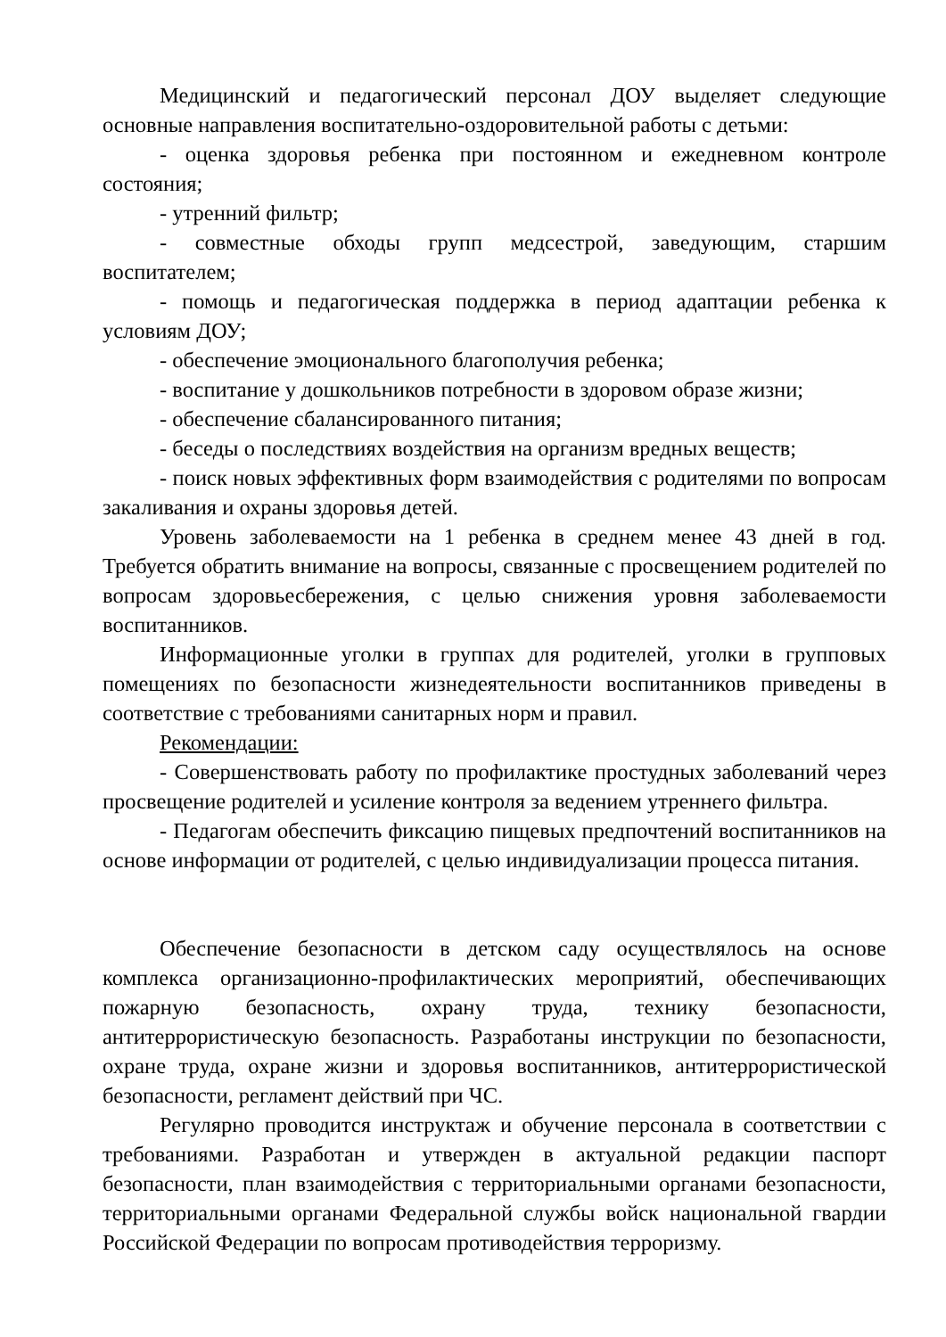Медицинский и педагогический персонал ДОУ выделяет следующие основные направления воспитательно-оздоровительной работы с детьми:
- оценка здоровья ребенка при постоянном и ежедневном контроле состояния;
- утренний фильтр;
- совместные обходы групп медсестрой, заведующим, старшим воспитателем;
- помощь и педагогическая поддержка в период адаптации ребенка к условиям ДОУ;
- обеспечение эмоционального благополучия ребенка;
- воспитание у дошкольников потребности в здоровом образе жизни;
- обеспечение сбалансированного питания;
- беседы о последствиях воздействия на организм вредных веществ;
- поиск новых эффективных форм взаимодействия с родителями по вопросам закаливания и охраны здоровья детей.
Уровень заболеваемости на 1 ребенка в среднем менее 43 дней в год. Требуется обратить внимание на вопросы, связанные с просвещением родителей по вопросам здоровьесбережения, с целью снижения уровня заболеваемости воспитанников.
Информационные уголки в группах для родителей, уголки в групповых помещениях по безопасности жизнедеятельности воспитанников приведены в соответствие с требованиями санитарных норм и правил.
Рекомендации:
- Совершенствовать работу по профилактике простудных заболеваний через просвещение родителей и усиление контроля за ведением утреннего фильтра.
- Педагогам обеспечить фиксацию пищевых предпочтений воспитанников на основе информации от родителей, с целью индивидуализации процесса питания.
Обеспечение безопасности в детском саду осуществлялось на основе комплекса организационно-профилактических мероприятий, обеспечивающих пожарную безопасность, охрану труда, технику безопасности, антитеррористическую безопасность. Разработаны инструкции по безопасности, охране труда, охране жизни и здоровья воспитанников, антитеррористической безопасности, регламент действий при ЧС.
Регулярно проводится инструктаж и обучение персонала в соответствии с требованиями. Разработан и утвержден в актуальной редакции паспорт безопасности, план взаимодействия с территориальными органами безопасности, территориальными органами Федеральной службы войск национальной гвардии Российской Федерации по вопросам противодействия терроризму.